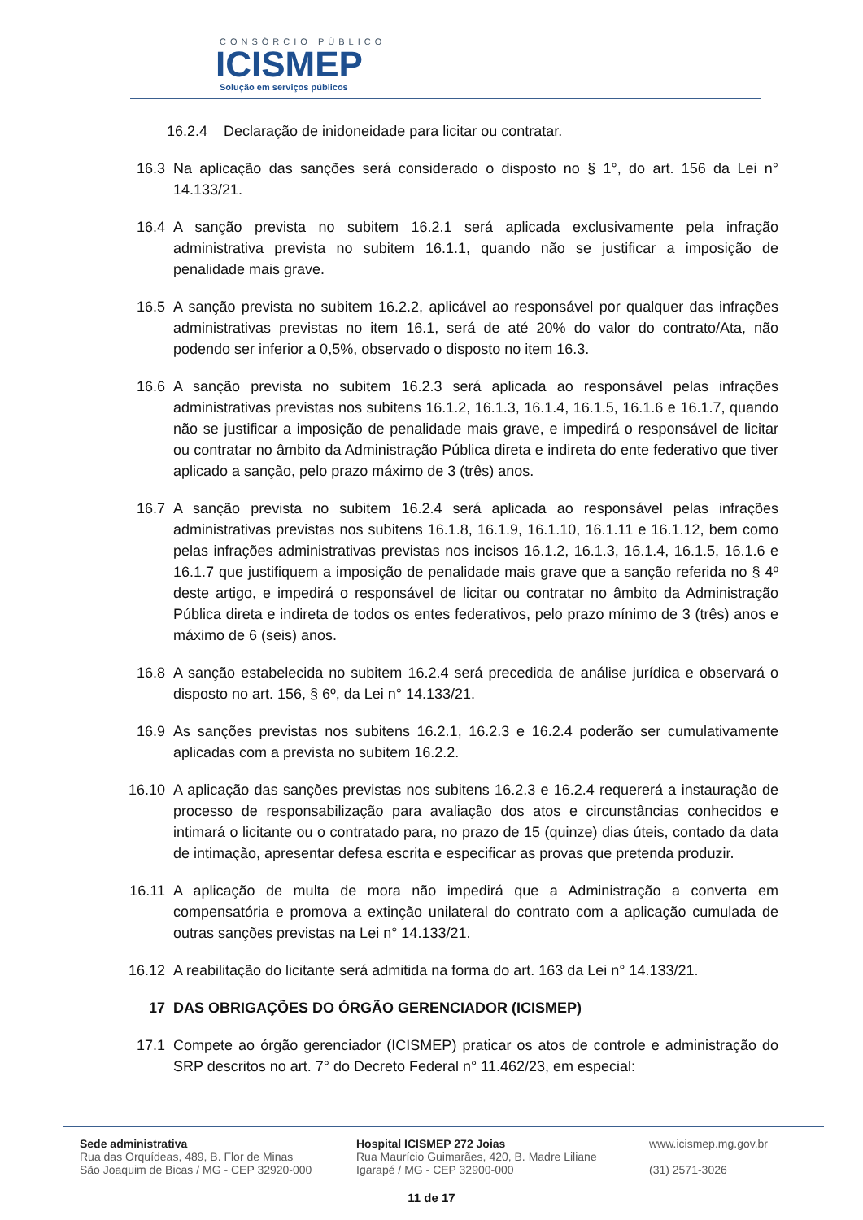CONSÓRCIO PÚBLICO
ICISMEP
Solução em serviços públicos
16.2.4 Declaração de inidoneidade para licitar ou contratar.
16.3 Na aplicação das sanções será considerado o disposto no § 1°, do art. 156 da Lei n° 14.133/21.
16.4 A sanção prevista no subitem 16.2.1 será aplicada exclusivamente pela infração administrativa prevista no subitem 16.1.1, quando não se justificar a imposição de penalidade mais grave.
16.5 A sanção prevista no subitem 16.2.2, aplicável ao responsável por qualquer das infrações administrativas previstas no item 16.1, será de até 20% do valor do contrato/Ata, não podendo ser inferior a 0,5%, observado o disposto no item 16.3.
16.6 A sanção prevista no subitem 16.2.3 será aplicada ao responsável pelas infrações administrativas previstas nos subitens 16.1.2, 16.1.3, 16.1.4, 16.1.5, 16.1.6 e 16.1.7, quando não se justificar a imposição de penalidade mais grave, e impedirá o responsável de licitar ou contratar no âmbito da Administração Pública direta e indireta do ente federativo que tiver aplicado a sanção, pelo prazo máximo de 3 (três) anos.
16.7 A sanção prevista no subitem 16.2.4 será aplicada ao responsável pelas infrações administrativas previstas nos subitens 16.1.8, 16.1.9, 16.1.10, 16.1.11 e 16.1.12, bem como pelas infrações administrativas previstas nos incisos 16.1.2, 16.1.3, 16.1.4, 16.1.5, 16.1.6 e 16.1.7 que justifiquem a imposição de penalidade mais grave que a sanção referida no § 4º deste artigo, e impedirá o responsável de licitar ou contratar no âmbito da Administração Pública direta e indireta de todos os entes federativos, pelo prazo mínimo de 3 (três) anos e máximo de 6 (seis) anos.
16.8 A sanção estabelecida no subitem 16.2.4 será precedida de análise jurídica e observará o disposto no art. 156, § 6º, da Lei n° 14.133/21.
16.9 As sanções previstas nos subitens 16.2.1, 16.2.3 e 16.2.4 poderão ser cumulativamente aplicadas com a prevista no subitem 16.2.2.
16.10 A aplicação das sanções previstas nos subitens 16.2.3 e 16.2.4 requererá a instauração de processo de responsabilização para avaliação dos atos e circunstâncias conhecidos e intimará o licitante ou o contratado para, no prazo de 15 (quinze) dias úteis, contado da data de intimação, apresentar defesa escrita e especificar as provas que pretenda produzir.
16.11 A aplicação de multa de mora não impedirá que a Administração a converta em compensatória e promova a extinção unilateral do contrato com a aplicação cumulada de outras sanções previstas na Lei n° 14.133/21.
16.12 A reabilitação do licitante será admitida na forma do art. 163 da Lei n° 14.133/21.
17 DAS OBRIGAÇÕES DO ÓRGÃO GERENCIADOR (ICISMEP)
17.1 Compete ao órgão gerenciador (ICISMEP) praticar os atos de controle e administração do SRP descritos no art. 7° do Decreto Federal n° 11.462/23, em especial:
Sede administrativa
Rua das Orquídeas, 489, B. Flor de Minas
São Joaquim de Bicas / MG - CEP 32920-000
Hospital ICISMEP 272 Joias
Rua Maurício Guimarães, 420, B. Madre Liliane
Igarapé / MG - CEP 32900-000
www.icismep.mg.gov.br
(31) 2571-3026
11 de 17